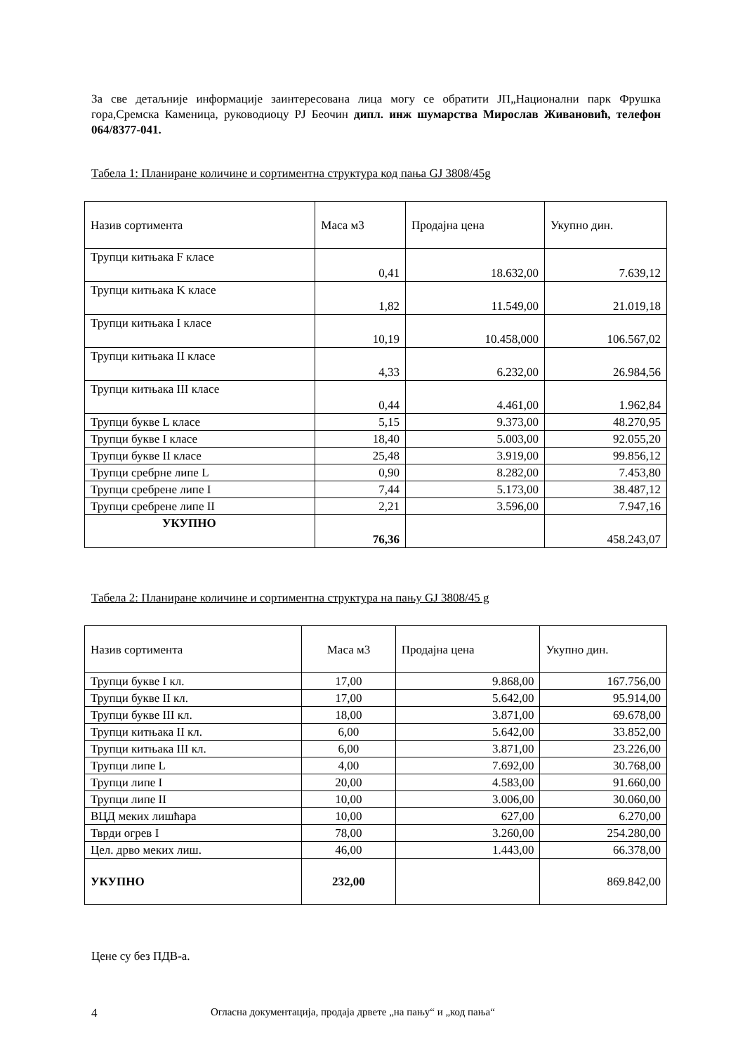За све детаљније информације заинтересована лица могу се обратити ЈП„Национални парк Фрушка гора,Сремска Каменица, руководиоцу РЈ Беочин дипл. инж шумарства Мирослав Живановић, телефон 064/8377-041.
Табела 1: Планиране количине и сортиментна структура код пања GJ 3808/45g
| Назив сортимента | Маса м3 | Продајна цена | Укупно дин. |
| Трупци китњака F класе | 0,41 | 18.632,00 | 7.639,12 |
| Трупци китњака K класе | 1,82 | 11.549,00 | 21.019,18 |
| Трупци китњака I класе | 10,19 | 10.458,000 | 106.567,02 |
| Трупци китњака II класе | 4,33 | 6.232,00 | 26.984,56 |
| Трупци китњака III класе | 0,44 | 4.461,00 | 1.962,84 |
| Трупци букве L класе | 5,15 | 9.373,00 | 48.270,95 |
| Трупци букве I класе | 18,40 | 5.003,00 | 92.055,20 |
| Трупци букве II класе | 25,48 | 3.919,00 | 99.856,12 |
| Трупци сребрне липе L | 0,90 | 8.282,00 | 7.453,80 |
| Трупци сребрене липе I | 7,44 | 5.173,00 | 38.487,12 |
| Трупци сребрене липе II | 2,21 | 3.596,00 | 7.947,16 |
| УКУПНО | 76,36 | | 458.243,07 |
Табела 2: Планиране количине и сортиментна структура на пању GJ 3808/45 g
| Назив сортимента | Маса м3 | Продајна цена | Укупно дин. |
| Трупци букве I кл. | 17,00 | 9.868,00 | 167.756,00 |
| Трупци букве II кл. | 17,00 | 5.642,00 | 95.914,00 |
| Трупци букве III кл. | 18,00 | 3.871,00 | 69.678,00 |
| Трупци китњака II кл. | 6,00 | 5.642,00 | 33.852,00 |
| Трупци китњака III кл. | 6,00 | 3.871,00 | 23.226,00 |
| Трупци липе L | 4,00 | 7.692,00 | 30.768,00 |
| Трупци липе I | 20,00 | 4.583,00 | 91.660,00 |
| Трупци липе II | 10,00 | 3.006,00 | 30.060,00 |
| ВЦД меких лишћара | 10,00 | 627,00 | 6.270,00 |
| Тврди огрев I | 78,00 | 3.260,00 | 254.280,00 |
| Цел. дрво меких лиш. | 46,00 | 1.443,00 | 66.378,00 |
| УКУПНО | 232,00 | | 869.842,00 |
Цене су без ПДВ-а.
4 Огласна документација, продаја дрвете „на пању“ и „код пања“